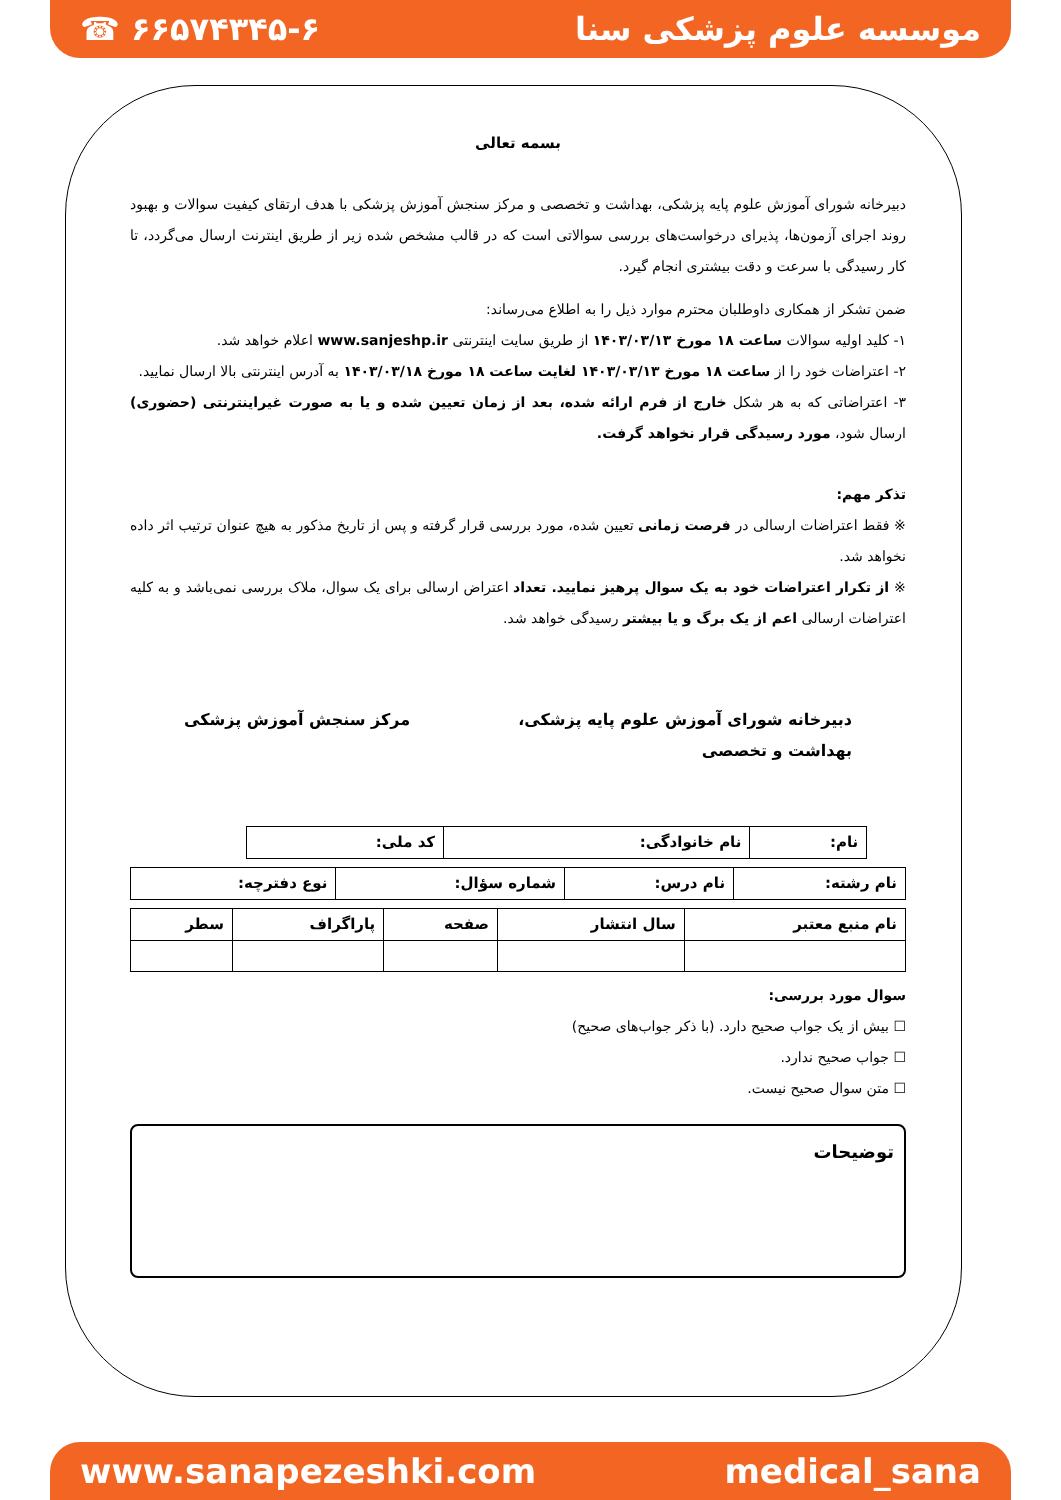☎ ۶۶۵۷۴۳۴۵-۶ موسسه علوم پزشکی سنا
بسمه تعالی
دبیرخانه شورای آموزش علوم پایه پزشکی، بهداشت و تخصصی و مرکز سنجش آموزش پزشکی با هدف ارتقای کیفیت سوالات و بهبود روند اجرای آزمون‌ها، پذیرای درخواست‌های بررسی سوالاتی است که در قالب مشخص شده زیر از طریق اینترنت ارسال می‌گردد، تا کار رسیدگی با سرعت و دقت بیشتری انجام گیرد.
ضمن تشکر از همکاری داوطلبان محترم موارد ذیل را به اطلاع می‌رساند:
۱- کلید اولیه سوالات ساعت ۱۸ مورخ ۱۴۰۳/۰۳/۱۳ از طریق سایت اینترنتی www.sanjeshp.ir اعلام خواهد شد.
۲- اعتراضات خود را از ساعت ۱۸ مورخ ۱۴۰۳/۰۳/۱۳ لغایت ساعت ۱۸ مورخ ۱۴۰۳/۰۳/۱۸ به آدرس اینترنتی بالا ارسال نمایید.
۳- اعتراضاتی که به هر شکل خارج از فرم ارائه شده، بعد از زمان تعیین شده و یا به صورت غیراینترنتی (حضوری) ارسال شود، مورد رسیدگی قرار نخواهد گرفت.
تذکر مهم:
※ فقط اعتراضات ارسالی در فرصت زمانی تعیین شده، مورد بررسی قرار گرفته و پس از تاریخ مذکور به هیچ عنوان ترتیب اثر داده نخواهد شد.
※ از تکرار اعتراضات خود به یک سوال پرهیز نمایید. تعداد اعتراض ارسالی برای یک سوال، ملاک بررسی نمی‌باشد و به کلیه اعتراضات ارسالی اعم از یک برگ و یا بیشتر رسیدگی خواهد شد.
دبیرخانه شورای آموزش علوم پایه پزشکی،
بهداشت و تخصصی مرکز سنجش آموزش پزشکی
| نام: | نام خانوادگی: | کد ملی: |
| نام رشته: | نام درس: | شماره سؤال: | نوع دفترچه: |
| نام منبع معتبر | سال انتشار | صفحه | پاراگراف | سطر |
سوال مورد بررسی:
☐ بیش از یک جواب صحیح دارد. (با ذکر جواب‌های صحیح)
☐ جواب صحیح ندارد.
☐ متن سوال صحیح نیست.
توضیحات
www.sanapezeshki.com medical_sana